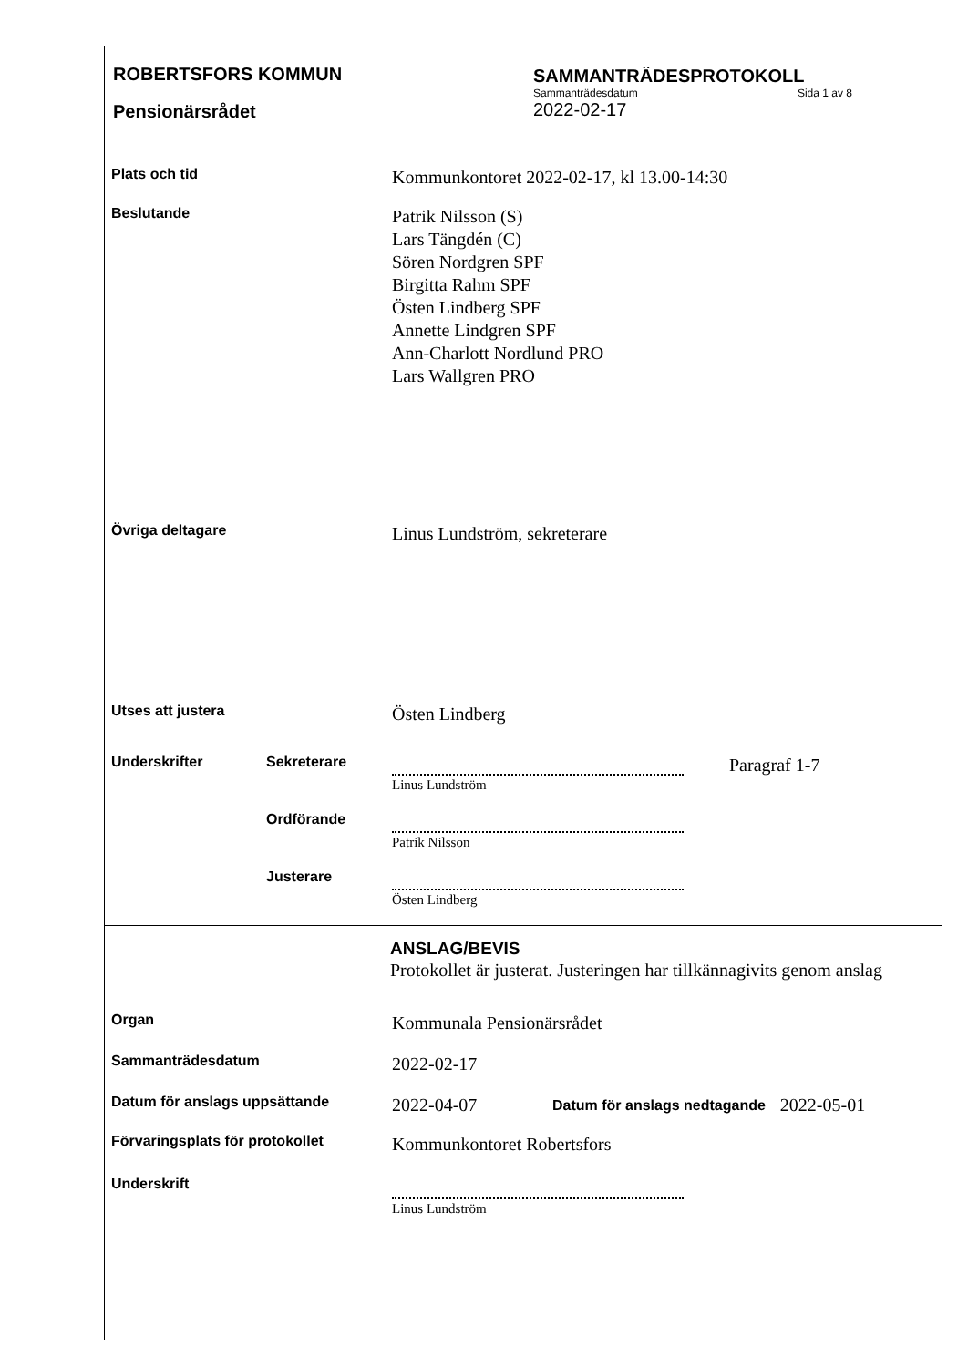ROBERTSFORS KOMMUN
Pensionärsrådet
SAMMANTRÄDESPROTOKOLL
Sammanträdesdatum Sida 1 av 8
2022-02-17
Plats och tid
Kommunkontoret 2022-02-17, kl 13.00-14:30
Beslutande
Patrik Nilsson (S)
Lars Tängdén (C)
Sören Nordgren SPF
Birgitta Rahm SPF
Östen Lindberg SPF
Annette Lindgren SPF
Ann-Charlott Nordlund PRO
Lars Wallgren PRO
Övriga deltagare
Linus Lundström, sekreterare
Utses att justera
Östen Lindberg
Underskrifter Sekreterare
Linus Lundström
Paragraf 1-7
Ordförande
Patrik Nilsson
Justerare
Östen Lindberg
ANSLAG/BEVIS
Protokollet är justerat. Justeringen har tillkännagivits genom anslag
Organ
Kommunala Pensionärsrådet
Sammanträdesdatum
2022-02-17
Datum för anslags uppsättande
2022-04-07
Datum för anslags nedtagande
2022-05-01
Förvaringsplats för protokollet
Kommunkontoret Robertsfors
Underskrift
Linus Lundström